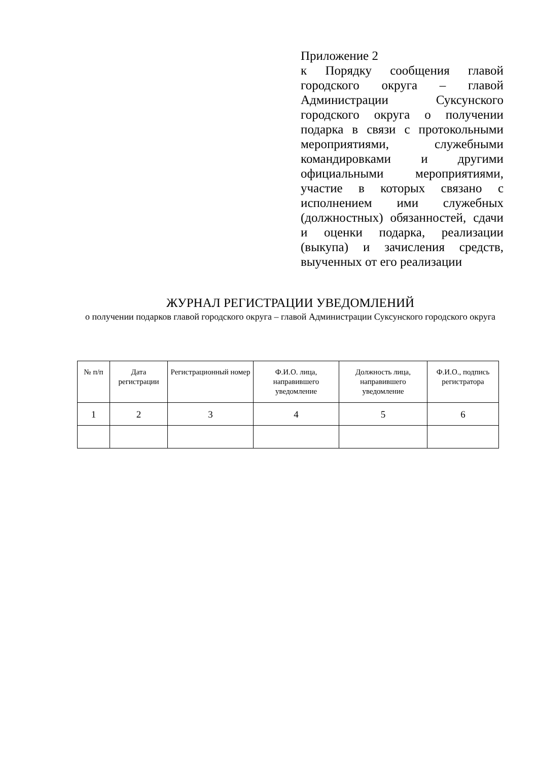Приложение 2
к Порядку сообщения главой городского округа – главой Администрации Суксунского городского округа о получении подарка в связи с протокольными мероприятиями, служебными командировками и другими официальными мероприятиями, участие в которых связано с исполнением ими служебных (должностных) обязанностей, сдачи и оценки подарка, реализации (выкупа) и зачисления средств, выученных от его реализации
ЖУРНАЛ РЕГИСТРАЦИИ УВЕДОМЛЕНИЙ
о получении подарков главой городского округа – главой Администрации Суксунского городского округа
| № п/п | Дата регистрации | Регистрационный номер | Ф.И.О. лица, направившего уведомление | Должность лица, направившего уведомление | Ф.И.О., подпись регистратора |
| --- | --- | --- | --- | --- | --- |
| 1 | 2 | 3 | 4 | 5 | 6 |